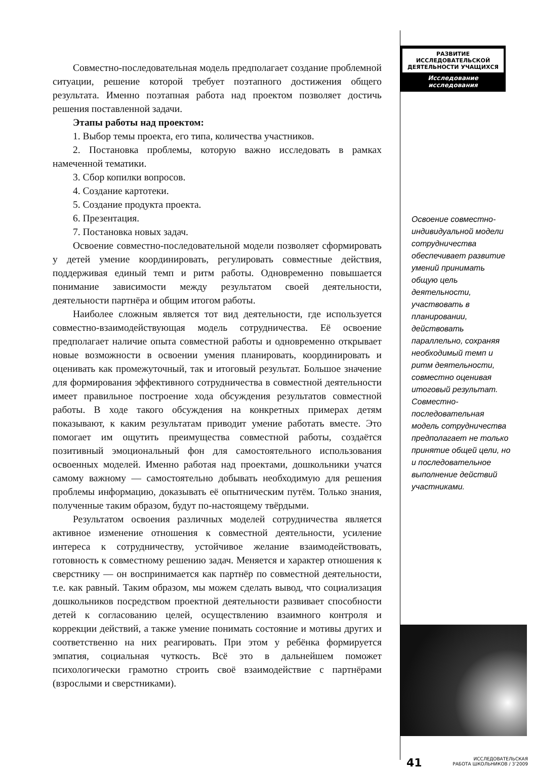Совместно-последовательная модель предполагает создание проблемной ситуации, решение которой требует поэтапного достижения общего результата. Именно поэтапная работа над проектом позволяет достичь решения поставленной задачи.
Этапы работы над проектом:
1. Выбор темы проекта, его типа, количества участников.
2. Постановка проблемы, которую важно исследовать в рамках намеченной тематики.
3. Сбор копилки вопросов.
4. Создание картотеки.
5. Создание продукта проекта.
6. Презентация.
7. Постановка новых задач.
Освоение совместно-последовательной модели позволяет сформировать у детей умение координировать, регулировать совместные действия, поддерживая единый темп и ритм работы. Одновременно повышается понимание зависимости между результатом своей деятельности, деятельности партнёра и общим итогом работы.
Наиболее сложным является тот вид деятельности, где используется совместно-взаимодействующая модель сотрудничества. Её освоение предполагает наличие опыта совместной работы и одновременно открывает новые возможности в освоении умения планировать, координировать и оценивать как промежуточный, так и итоговый результат. Большое значение для формирования эффективного сотрудничества в совместной деятельности имеет правильное построение хода обсуждения результатов совместной работы. В ходе такого обсуждения на конкретных примерах детям показывают, к каким результатам приводит умение работать вместе. Это помогает им ощутить преимущества совместной работы, создаётся позитивный эмоциональный фон для самостоятельного использования освоенных моделей. Именно работая над проектами, дошкольники учатся самому важному — самостоятельно добывать необходимую для решения проблемы информацию, доказывать её опытническим путём. Только знания, полученные таким образом, будут по-настоящему твёрдыми.
Результатом освоения различных моделей сотрудничества является активное изменение отношения к совместной деятельности, усиление интереса к сотрудничеству, устойчивое желание взаимодействовать, готовность к совместному решению задач. Меняется и характер отношения к сверстнику — он воспринимается как партнёр по совместной деятельности, т.е. как равный. Таким образом, мы можем сделать вывод, что социализация дошкольников посредством проектной деятельности развивает способности детей к согласованию целей, осуществлению взаимного контроля и коррекции действий, а также умение понимать состояние и мотивы других и соответственно на них реагировать. При этом у ребёнка формируется эмпатия, социальная чуткость. Всё это в дальнейшем поможет психологически грамотно строить своё взаимодействие с партнёрами (взрослыми и сверстниками).
РАЗВИТИЕ ИССЛЕДОВАТЕЛЬСКОЙ ДЕЯТЕЛЬНОСТИ УЧАЩИХСЯ
Исследование исследования
Освоение совместно-индивидуальной модели сотрудничества обеспечивает развитие умений принимать общую цель деятельности, участвовать в планировании, действовать параллельно, сохраняя необходимый темп и ритм деятельности, совместно оценивая итоговый результат. Совместно-последовательная модель сотрудничества предполагает не только принятие общей цели, но и последовательное выполнение действий участниками.
41 ИССЛЕДОВАТЕЛЬСКАЯ
РАБОТА ШКОЛЬНИКОВ / 3’2009